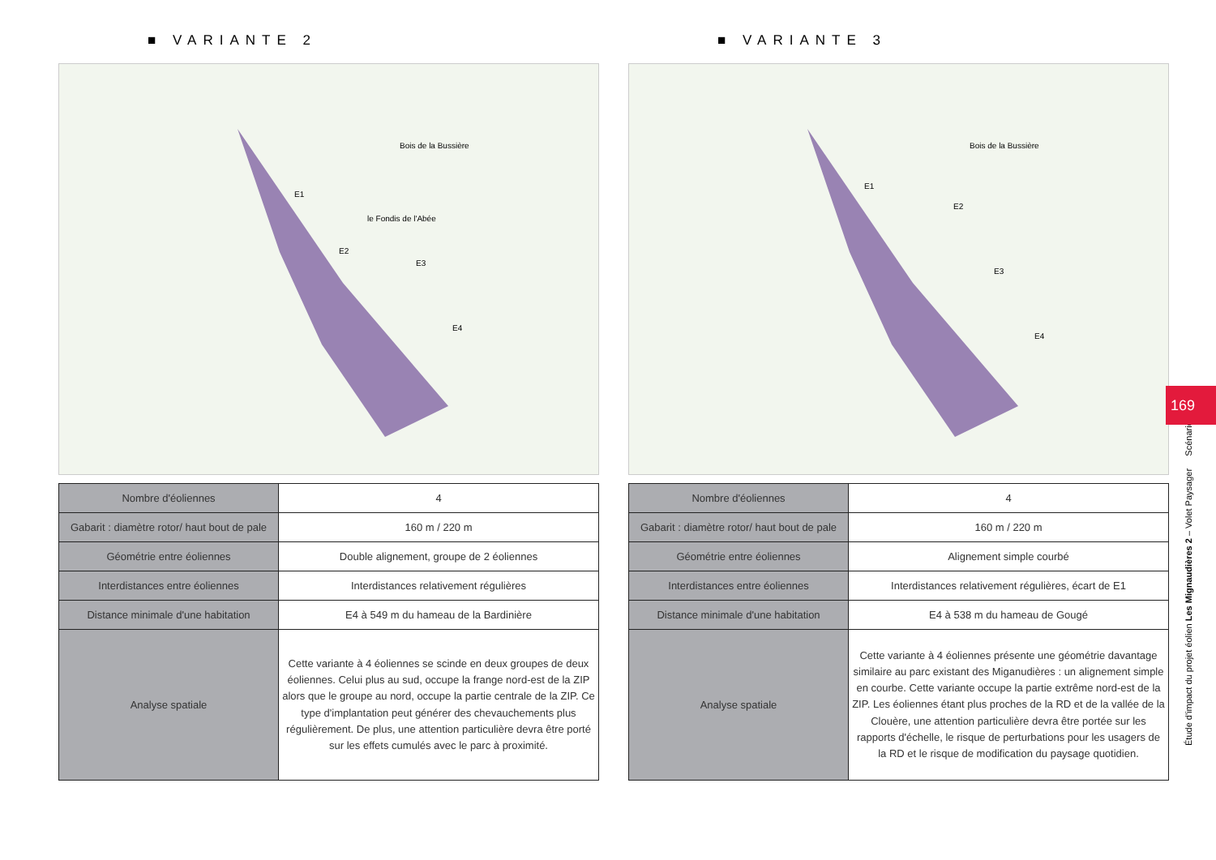■ VARIANTE 2
E1
E2
E3
E4
le Fondis de l'Abée
Bois de la Bussière
| Nombre d'éoliennes | 4 |
| Gabarit : diamètre rotor/ haut bout de pale | 160 m / 220 m |
| Géométrie entre éoliennes | Double alignement, groupe de 2 éoliennes |
| Interdistances entre éoliennes | Interdistances relativement régulières |
| Distance minimale d'une habitation | E4 à 549 m du hameau de la Bardinière |
| Analyse spatiale | Cette variante à 4 éoliennes se scinde en deux groupes de deux éoliennes. Celui plus au sud, occupe la frange nord-est de la ZIP alors que le groupe au nord, occupe la partie centrale de la ZIP. Ce type d'implantation peut générer des chevauchements plus régulièrement. De plus, une attention particulière devra être porté sur les effets cumulés avec le parc à proximité. |
■ VARIANTE 3
E1
E2
E3
E4
Bois de la Bussière
| Nombre d'éoliennes | 4 |
| Gabarit : diamètre rotor/ haut bout de pale | 160 m / 220 m |
| Géométrie entre éoliennes | Alignement simple courbé |
| Interdistances entre éoliennes | Interdistances relativement régulières, écart de E1 |
| Distance minimale d'une habitation | E4 à 538 m du hameau de Gougé |
| Analyse spatiale | Cette variante à 4 éoliennes présente une géométrie davantage similaire au parc existant des Miganudières : un alignement simple en courbe. Cette variante occupe la partie extrême nord-est de la ZIP. Les éoliennes étant plus proches de la RD et de la vallée de la Clouère, une attention particulière devra être portée sur les rapports d'échelle, le risque de perturbations pour les usagers de la RD et le risque de modification du paysage quotidien. |
Étude d'impact du projet éolien Les Mignaudières 2 – Volet Paysager Scénarios
169